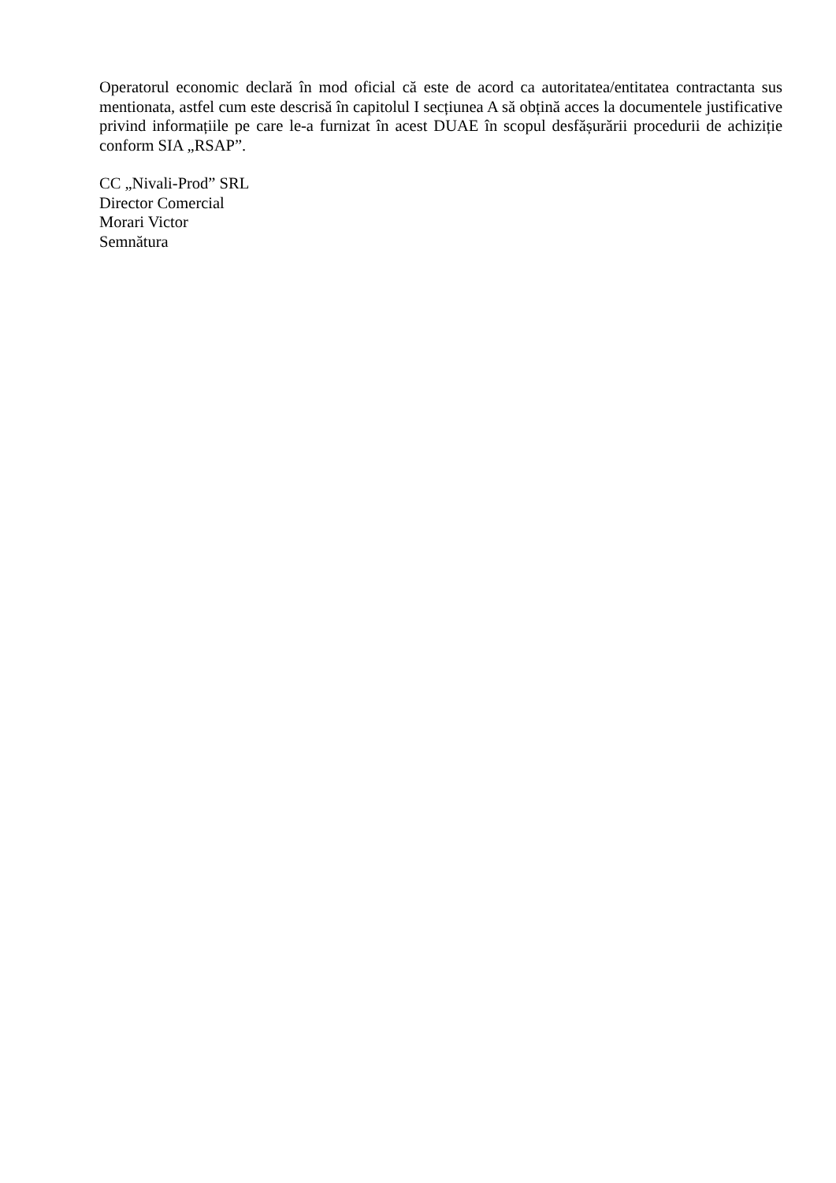Operatorul economic declară în mod oficial că este de acord ca autoritatea/entitatea contractanta sus mentionata, astfel cum este descrisă în capitolul I secțiunea A să obțină acces la documentele justificative privind informațiile pe care le-a furnizat în acest DUAE în scopul desfășurării procedurii de achiziție conform SIA „RSAP”.
CC „Nivali-Prod” SRL
Director Comercial
Morari Victor
Semnătura